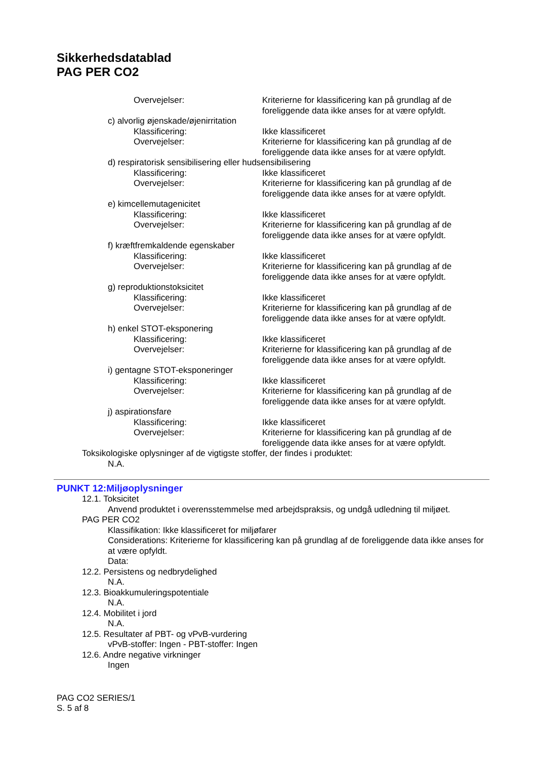Sikkerhedsdatablad
PAG PER CO2
Overvejelser: Kriterierne for klassificering kan på grundlag af de foreliggende data ikke anses for at være opfyldt.
c) alvorlig øjenskade/øjenirritation
Klassificering: Ikke klassificeret
Overvejelser: Kriterierne for klassificering kan på grundlag af de foreliggende data ikke anses for at være opfyldt.
d) respiratorisk sensibilisering eller hudsensibilisering
Klassificering: Ikke klassificeret
Overvejelser: Kriterierne for klassificering kan på grundlag af de foreliggende data ikke anses for at være opfyldt.
e) kimcellemutagenicitet
Klassificering: Ikke klassificeret
Overvejelser: Kriterierne for klassificering kan på grundlag af de foreliggende data ikke anses for at være opfyldt.
f) kræftfremkaldende egenskaber
Klassificering: Ikke klassificeret
Overvejelser: Kriterierne for klassificering kan på grundlag af de foreliggende data ikke anses for at være opfyldt.
g) reproduktionstoksicitet
Klassificering: Ikke klassificeret
Overvejelser: Kriterierne for klassificering kan på grundlag af de foreliggende data ikke anses for at være opfyldt.
h) enkel STOT-eksponering
Klassificering: Ikke klassificeret
Overvejelser: Kriterierne for klassificering kan på grundlag af de foreliggende data ikke anses for at være opfyldt.
i) gentagne STOT-eksponeringer
Klassificering: Ikke klassificeret
Overvejelser: Kriterierne for klassificering kan på grundlag af de foreliggende data ikke anses for at være opfyldt.
j) aspirationsfare
Klassificering: Ikke klassificeret
Overvejelser: Kriterierne for klassificering kan på grundlag af de foreliggende data ikke anses for at være opfyldt.
Toksikologiske oplysninger af de vigtigste stoffer, der findes i produktet:
N.A.
PUNKT 12:Miljøoplysninger
12.1. Toksicitet
Anvend produktet i overensstemmelse med arbejdspraksis, og undgå udledning til miljøet.
PAG PER CO2
Klassifikation: Ikke klassificeret for miljøfarer
Considerations: Kriterierne for klassificering kan på grundlag af de foreliggende data ikke anses for at være opfyldt.
Data:
12.2. Persistens og nedbrydelighed
N.A.
12.3. Bioakkumuleringspotentiale
N.A.
12.4. Mobilitet i jord
N.A.
12.5. Resultater af PBT- og vPvB-vurdering
vPvB-stoffer: Ingen - PBT-stoffer: Ingen
12.6. Andre negative virkninger
Ingen
PAG CO2 SERIES/1
S. 5 af 8